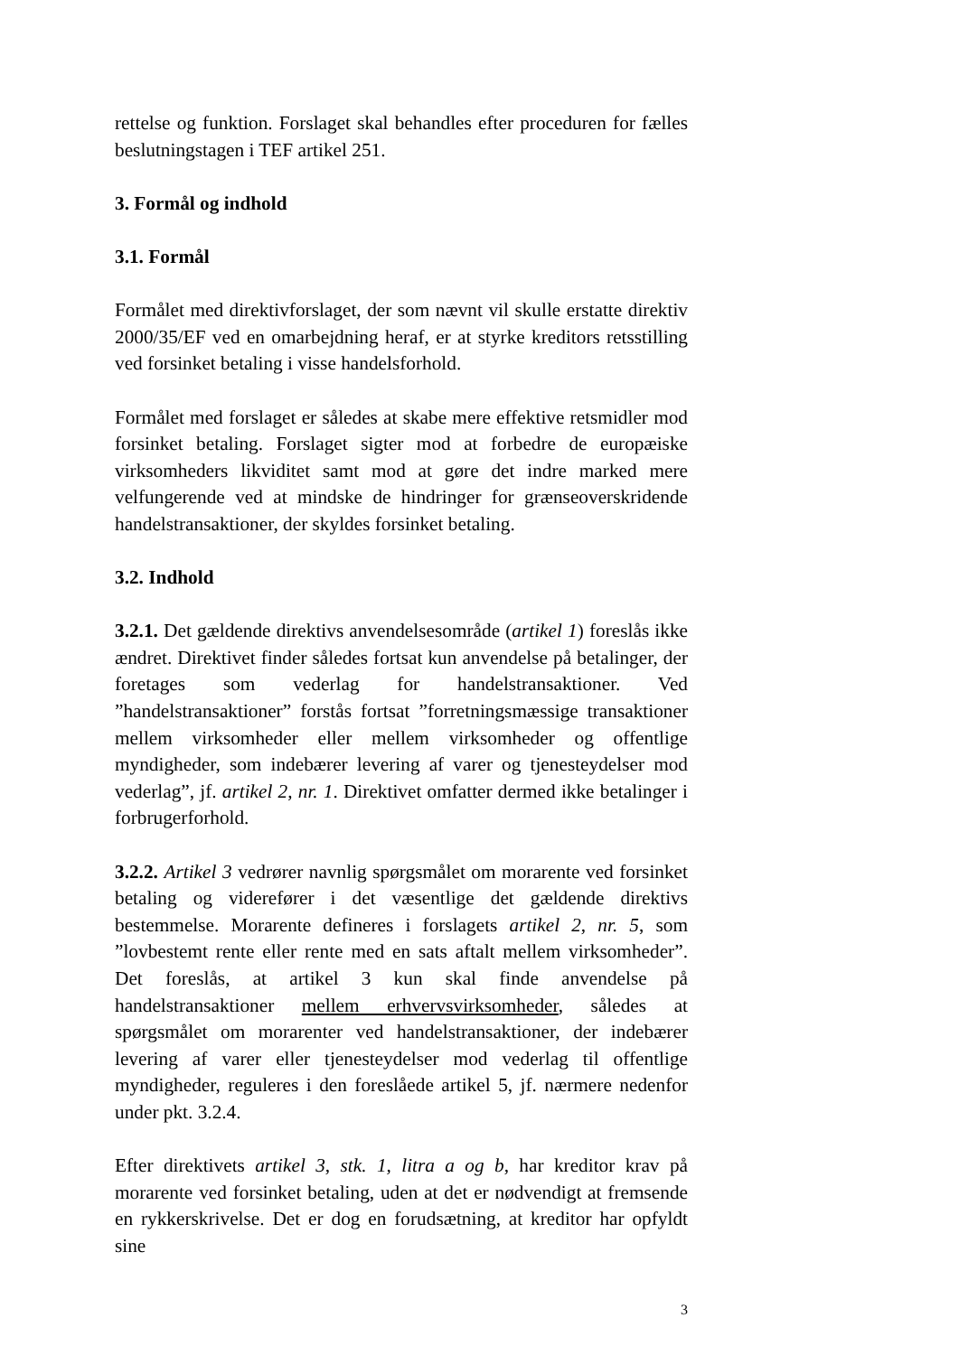rettelse og funktion. Forslaget skal behandles efter proceduren for fælles beslutningstagen i TEF artikel 251.
3. Formål og indhold
3.1. Formål
Formålet med direktivforslaget, der som nævnt vil skulle erstatte direktiv 2000/35/EF ved en omarbejdning heraf, er at styrke kreditors retsstilling ved forsinket betaling i visse handelsforhold.
Formålet med forslaget er således at skabe mere effektive retsmidler mod forsinket betaling. Forslaget sigter mod at forbedre de europæiske virksomheders likviditet samt mod at gøre det indre marked mere velfungerende ved at mindske de hindringer for grænseoverskridende handelstransaktioner, der skyldes forsinket betaling.
3.2. Indhold
3.2.1. Det gældende direktivs anvendelsesområde (artikel 1) foreslås ikke ændret. Direktivet finder således fortsat kun anvendelse på betalinger, der foretages som vederlag for handelstransaktioner. Ved ”handelstransaktioner” forstås fortsat ”forretningsmæssige transaktioner mellem virksomheder eller mellem virksomheder og offentlige myndigheder, som indebærer levering af varer og tjenesteydelser mod vederlag”, jf. artikel 2, nr. 1. Direktivet omfatter dermed ikke betalinger i forbrugerforhold.
3.2.2. Artikel 3 vedrører navnlig spørgsmålet om morarente ved forsinket betaling og viderefører i det væsentlige det gældende direktivs bestemmelse. Morarente defineres i forslagets artikel 2, nr. 5, som ”lovbestemt rente eller rente med en sats aftalt mellem virksomheder”. Det foreslås, at artikel 3 kun skal finde anvendelse på handelstransaktioner mellem erhvervsvirksomheder, således at spørgsmålet om morarenter ved handelstransaktioner, der indebærer levering af varer eller tjenesteydelser mod vederlag til offentlige myndigheder, reguleres i den foreslåede artikel 5, jf. nærmere nedenfor under pkt. 3.2.4.
Efter direktivets artikel 3, stk. 1, litra a og b, har kreditor krav på morarente ved forsinket betaling, uden at det er nødvendigt at fremsende en rykkerskrivelse. Det er dog en forudsætning, at kreditor har opfyldt sine
3